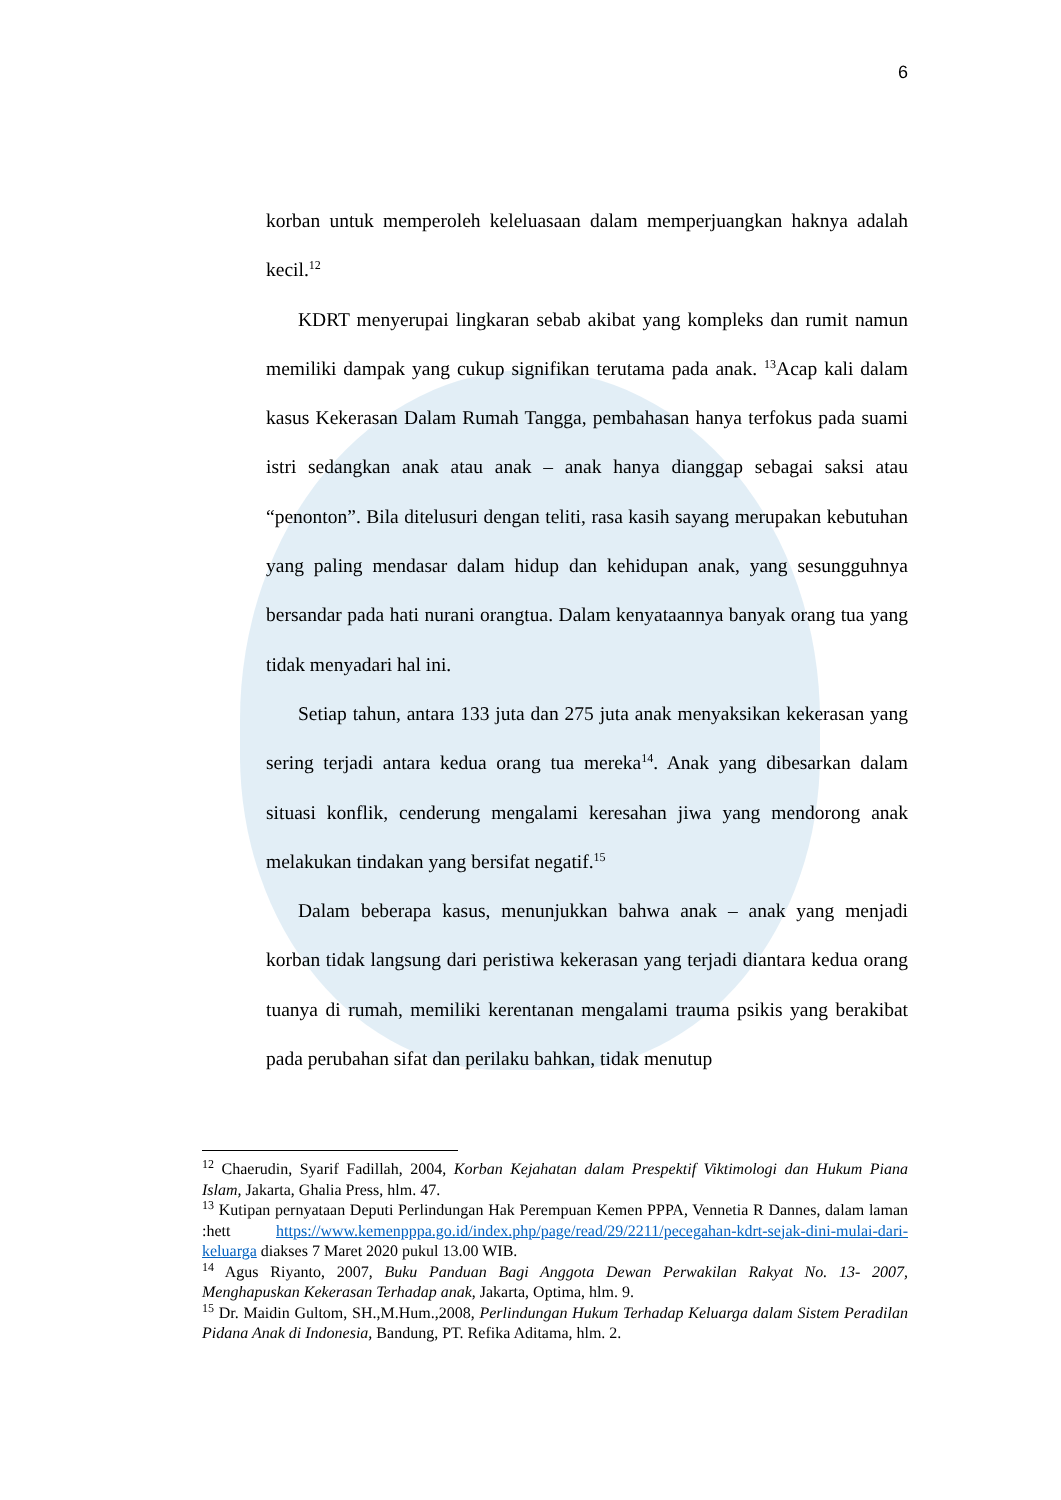6
korban untuk memperoleh keleluasaan dalam memperjuangkan haknya adalah kecil.<sup>12</sup>
KDRT menyerupai lingkaran sebab akibat yang kompleks dan rumit namun memiliki dampak yang cukup signifikan terutama pada anak. <sup>13</sup>Acap kali dalam kasus Kekerasan Dalam Rumah Tangga, pembahasan hanya terfokus pada suami istri sedangkan anak atau anak – anak hanya dianggap sebagai saksi atau “penonton”. Bila ditelusuri dengan teliti, rasa kasih sayang merupakan kebutuhan yang paling mendasar dalam hidup dan kehidupan anak, yang sesungguhnya bersandar pada hati nurani orangtua. Dalam kenyataannya banyak orang tua yang tidak menyadari hal ini.
Setiap tahun, antara 133 juta dan 275 juta anak menyaksikan kekerasan yang sering terjadi antara kedua orang tua mereka<sup>14</sup>. Anak yang dibesarkan dalam situasi konflik, cenderung mengalami keresahan jiwa yang mendorong anak melakukan tindakan yang bersifat negatif.<sup>15</sup>
Dalam beberapa kasus, menunjukkan bahwa anak – anak yang menjadi korban tidak langsung dari peristiwa kekerasan yang terjadi diantara kedua orang tuanya di rumah, memiliki kerentanan mengalami trauma psikis yang berakibat pada perubahan sifat dan perilaku bahkan, tidak menutup
<sup>12</sup> Chaerudin, Syarif Fadillah, 2004, Korban Kejahatan dalam Prespektif Viktimologi dan Hukum Piana Islam, Jakarta, Ghalia Press, hlm. 47.
<sup>13</sup> Kutipan pernyataan Deputi Perlindungan Hak Perempuan Kemen PPPA, Vennetia R Dannes, dalam laman :hett https://www.kemenpppa.go.id/index.php/page/read/29/2211/pecegahan-kdrt-sejak-dini-mulai-dari-keluarga diakses 7 Maret 2020 pukul 13.00 WIB.
<sup>14</sup> Agus Riyanto, 2007, Buku Panduan Bagi Anggota Dewan Perwakilan Rakyat No. 13- 2007, Menghapuskan Kekerasan Terhadap anak, Jakarta, Optima, hlm. 9.
<sup>15</sup> Dr. Maidin Gultom, SH.,M.Hum.,2008, Perlindungan Hukum Terhadap Keluarga dalam Sistem Peradilan Pidana Anak di Indonesia, Bandung, PT. Refika Aditama, hlm. 2.